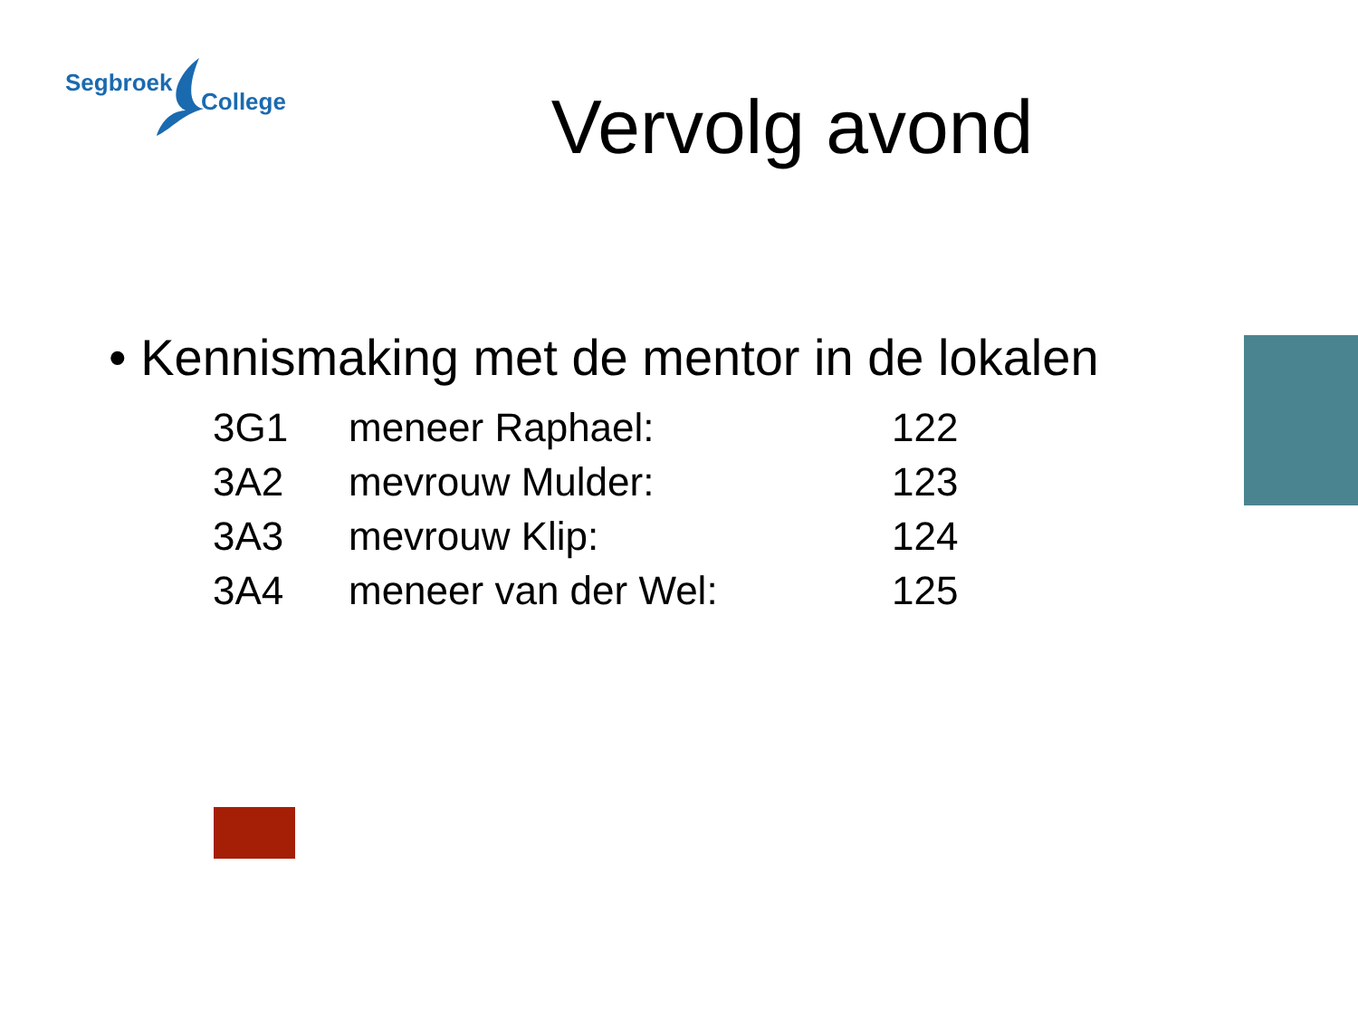Segbroek
College
Vervolg avond
• Kennismaking met de mentor in de lokalen
| 3G1 | meneer Raphael: | 122 |
| 3A2 | mevrouw Mulder: | 123 |
| 3A3 | mevrouw Klip: | 124 |
| 3A4 | meneer van der Wel: | 125 |